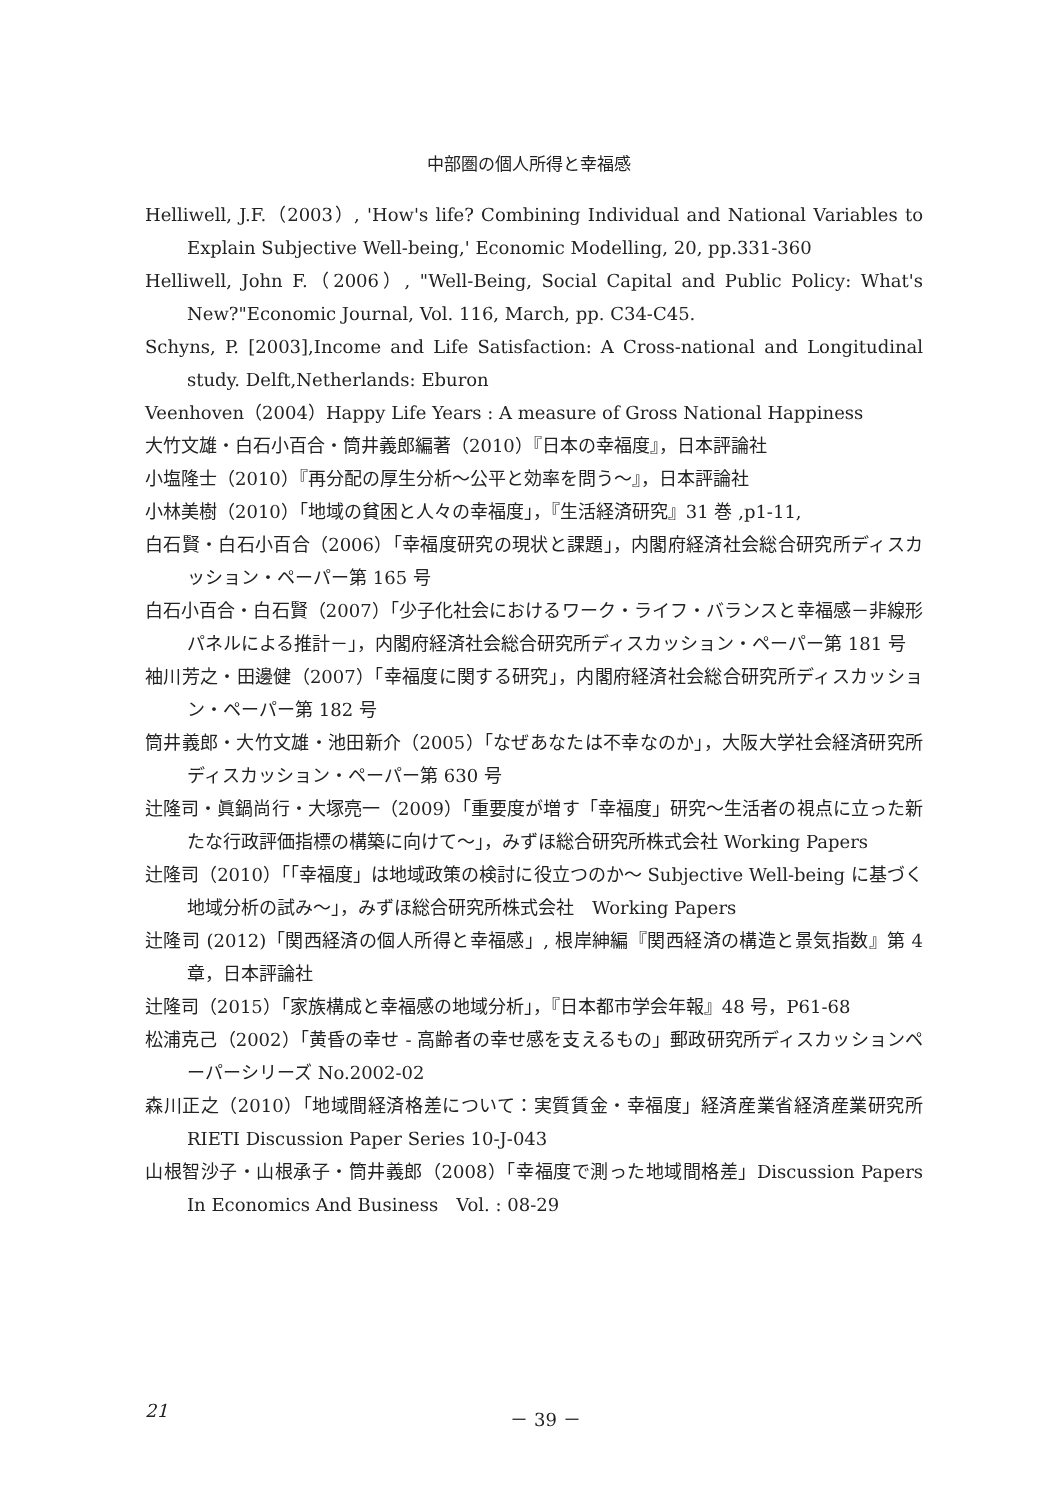中部圏の個人所得と幸福感
Helliwell, J.F.（2003）, 'How's life? Combining Individual and National Variables to Explain Subjective Well-being,' Economic Modelling, 20, pp.331-360
Helliwell, John F.（2006）, "Well-Being, Social Capital and Public Policy: What's New?"Economic Journal, Vol. 116, March, pp. C34-C45.
Schyns, P. [2003],Income and Life Satisfaction: A Cross-national and Longitudinal study. Delft,Netherlands: Eburon
Veenhoven（2004）Happy Life Years : A measure of Gross National Happiness
大竹文雄・白石小百合・筒井義郎編著（2010）『日本の幸福度』，日本評論社
小塩隆士（2010）『再分配の厚生分析～公平と効率を問う～』，日本評論社
小林美樹（2010）「地域の貧困と人々の幸福度」，『生活経済研究』31 巻 ,p1-11,
白石賢・白石小百合（2006）「幸福度研究の現状と課題」，内閣府経済社会総合研究所ディスカッション・ペーパー第 165 号
白石小百合・白石賢（2007）「少子化社会におけるワーク・ライフ・バランスと幸福感－非線形パネルによる推計－」，内閣府経済社会総合研究所ディスカッション・ペーパー第 181 号
袖川芳之・田邊健（2007）「幸福度に関する研究」，内閣府経済社会総合研究所ディスカッション・ペーパー第 182 号
筒井義郎・大竹文雄・池田新介（2005）「なぜあなたは不幸なのか」，大阪大学社会経済研究所ディスカッション・ペーパー第 630 号
辻隆司・眞鍋尚行・大塚亮一（2009）「重要度が増す「幸福度」研究～生活者の視点に立った新たな行政評価指標の構築に向けて～」，みずほ総合研究所株式会社 Working Papers
辻隆司（2010）「「幸福度」は地域政策の検討に役立つのか～ Subjective Well-being に基づく地域分析の試み～」，みずほ総合研究所株式会社　Working Papers
辻隆司 (2012)「関西経済の個人所得と幸福感」, 根岸紳編『関西経済の構造と景気指数』第 4 章，日本評論社
辻隆司（2015）「家族構成と幸福感の地域分析」，『日本都市学会年報』48 号，P61-68
松浦克己（2002）「黄昏の幸せ - 高齢者の幸せ感を支えるもの」郵政研究所ディスカッションペーパーシリーズ No.2002-02
森川正之（2010）「地域間経済格差について：実質賃金・幸福度」経済産業省経済産業研究所 RIETI Discussion Paper Series 10-J-043
山根智沙子・山根承子・筒井義郎（2008）「幸福度で測った地域間格差」Discussion Papers In Economics And Business　Vol. : 08-29
21
－ 39 －